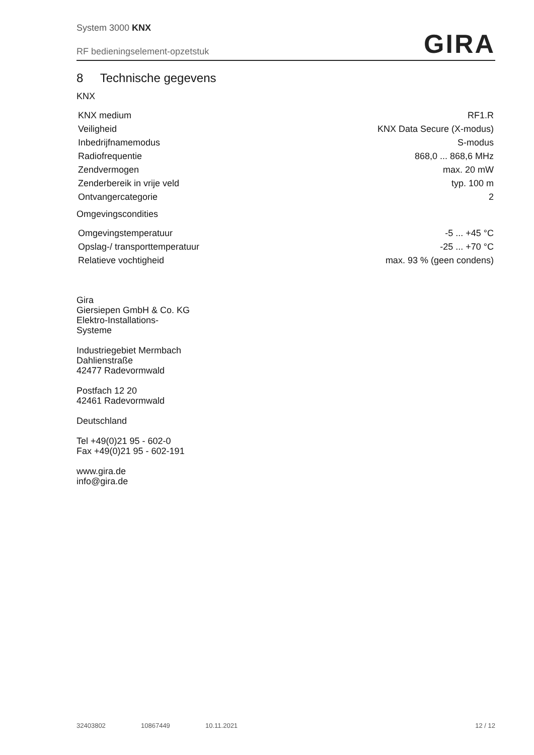System 3000 KNX
RF bedieningselement-opzetstuk
GIRA
8 Technische gegevens
KNX
| KNX medium | RF1.R |
| Veiligheid | KNX Data Secure (X-modus) |
| Inbedrijfnamemodus | S-modus |
| Radiofrequentie | 868,0 ... 868,6 MHz |
| Zendvermogen | max. 20 mW |
| Zenderbereik in vrije veld | typ. 100 m |
| Ontvangercategorie | 2 |
Omgevingscondities
| Omgevingstemperatuur | -5 ... +45 °C |
| Opslag-/ transporttemperatuur | -25 ... +70 °C |
| Relatieve vochtigheid | max. 93 % (geen condens) |
Gira
Giersiepen GmbH & Co. KG
Elektro-Installations-
Systeme
Industriegebiet Mermbach
Dahlienstraße
42477 Radevormwald
Postfach 12 20
42461 Radevormwald
Deutschland
Tel +49(0)21 95 - 602-0
Fax +49(0)21 95 - 602-191
www.gira.de
info@gira.de
32403802 10867449 10.11.2021 12 / 12